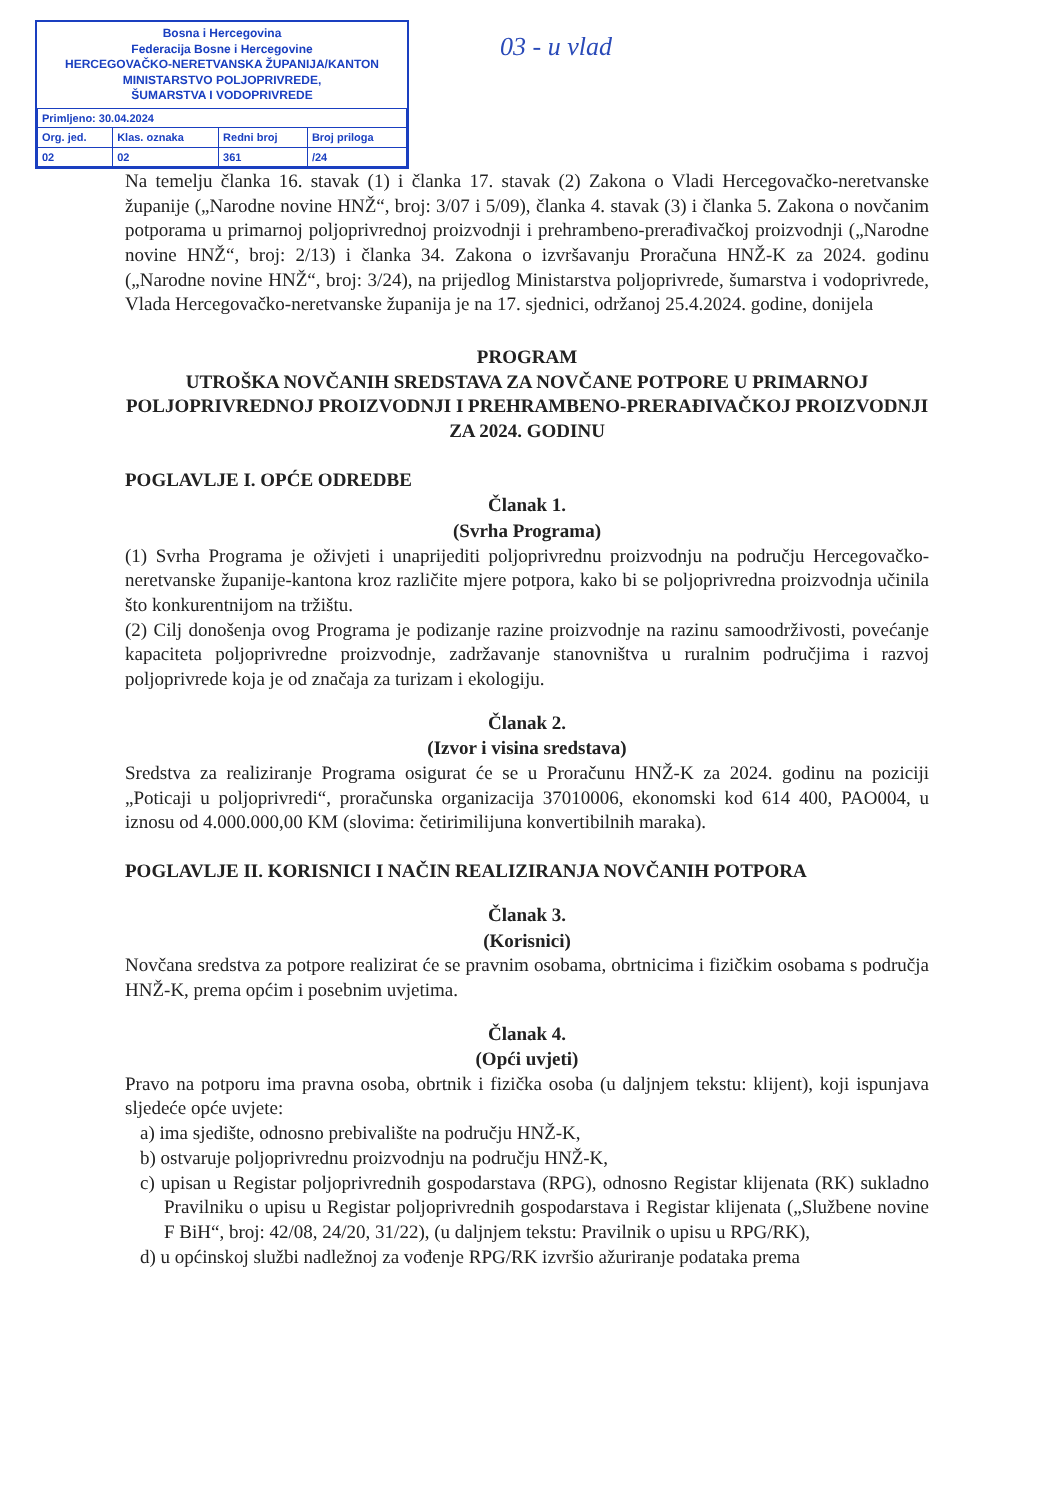03 - u vlad
Bosna i Hercegovina
Federacija Bosne i Hercegovine
HERCEGOVAČKO-NERETVANSKA ŽUPANIJA/KANTON
MINISTARSTVO POLJOPRIVREDE,
ŠUMARSTVA I VODOPRIVREDE
| Primljeno: 30.04.2024 | | | |
| Org. jed. | Klas. oznaka | Redni broj | Broj priloga |
| 02 | 02 | 361 | /24 |
Na temelju članka 16. stavak (1) i članka 17. stavak (2) Zakona o Vladi Hercegovačko-neretvanske županije („Narodne novine HNŽ“, broj: 3/07 i 5/09), članka 4. stavak (3) i članka 5. Zakona o novčanim potporama u primarnoj poljoprivrednoj proizvodnji i prehrambeno-prerađivačkoj proizvodnji („Narodne novine HNŽ“, broj: 2/13) i članka 34. Zakona o izvršavanju Proračuna HNŽ-K za 2024. godinu („Narodne novine HNŽ“, broj: 3/24), na prijedlog Ministarstva poljoprivrede, šumarstva i vodoprivrede, Vlada Hercegovačko-neretvanske županija je na 17. sjednici, održanoj 25.4.2024. godine, donijela
PROGRAM
UTROŠKA NOVČANIH SREDSTAVA ZA NOVČANE POTPORE U PRIMARNOJ POLJOPRIVREDNOJ PROIZVODNJI I PREHRAMBENO-PRERAĐIVAČKOJ PROIZVODNJI ZA 2024. GODINU
POGLAVLJE I. OPĆE ODREDBE
Članak 1.
(Svrha Programa)
(1) Svrha Programa je oživjeti i unaprijediti poljoprivrednu proizvodnju na području Hercegovačko-neretvanske županije-kantona kroz različite mjere potpora, kako bi se poljoprivredna proizvodnja učinila što konkurentnijom na tržištu.
(2) Cilj donošenja ovog Programa je podizanje razine proizvodnje na razinu samoodrživosti, povećanje kapaciteta poljoprivredne proizvodnje, zadržavanje stanovništva u ruralnim područjima i razvoj poljoprivrede koja je od značaja za turizam i ekologiju.
Članak 2.
(Izvor i visina sredstava)
Sredstva za realiziranje Programa osigurat će se u Proračunu HNŽ-K za 2024. godinu na poziciji „Poticaji u poljoprivredi“, proračunska organizacija 37010006, ekonomski kod 614 400, PAO004, u iznosu od 4.000.000,00 KM (slovima: četirimilijuna konvertibilnih maraka).
POGLAVLJE II. KORISNICI I NAČIN REALIZIRANJA NOVČANIH POTPORA
Članak 3.
(Korisnici)
Novčana sredstva za potpore realizirat će se pravnim osobama, obrtnicima i fizičkim osobama s područja HNŽ-K, prema općim i posebnim uvjetima.
Članak 4.
(Opći uvjeti)
Pravo na potporu ima pravna osoba, obrtnik i fizička osoba (u daljnjem tekstu: klijent), koji ispunjava sljedeće opće uvjete:
a) ima sjedište, odnosno prebivalište na području HNŽ-K,
b) ostvaruje poljoprivrednu proizvodnju na području HNŽ-K,
c) upisan u Registar poljoprivrednih gospodarstava (RPG), odnosno Registar klijenata (RK) sukladno Pravilniku o upisu u Registar poljoprivrednih gospodarstava i Registar klijenata („Službene novine F BiH“, broj: 42/08, 24/20, 31/22), (u daljnjem tekstu: Pravilnik o upisu u RPG/RK),
d) u općinskoj službi nadležnoj za vođenje RPG/RK izvršio ažuriranje podataka prema